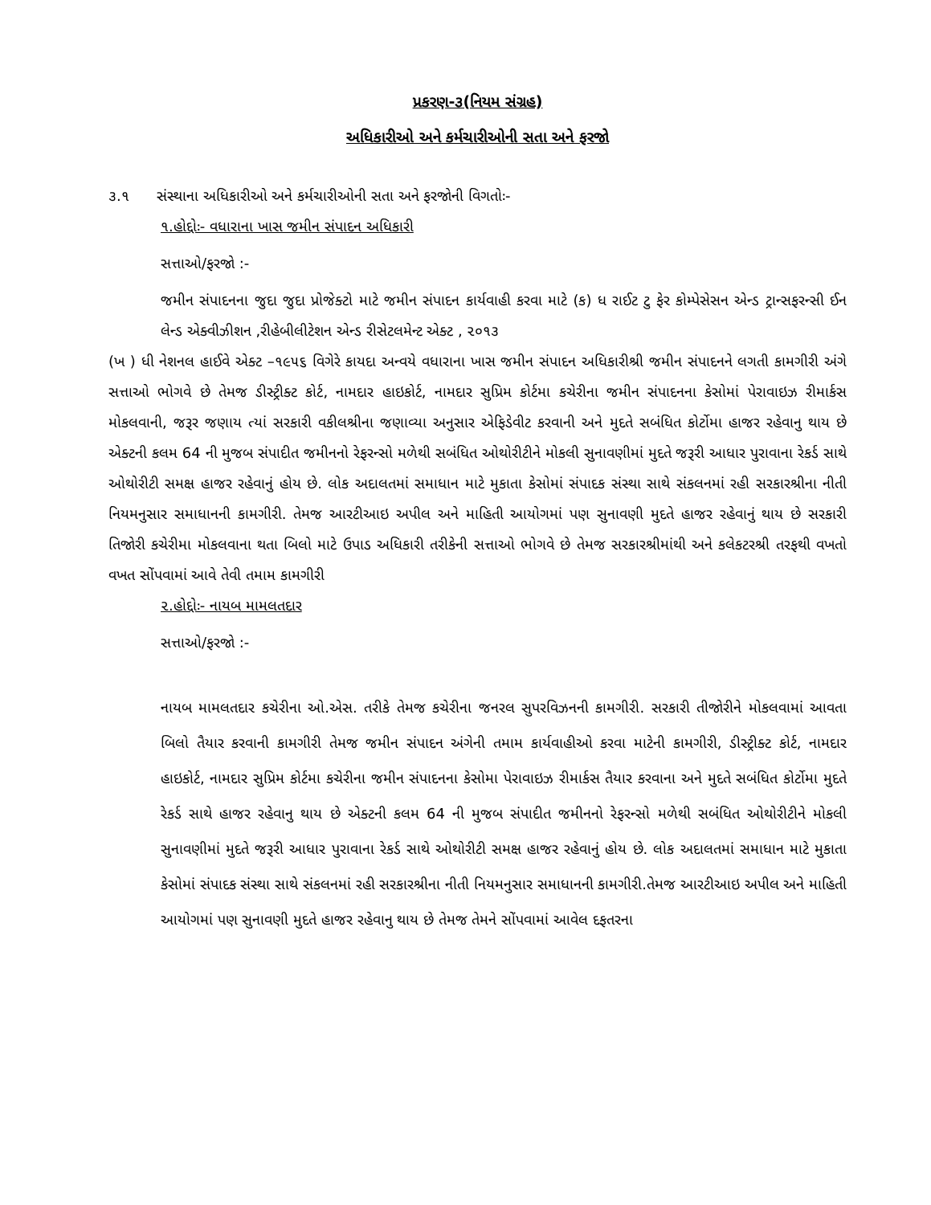પ્રકરણ-૩(નિયમ સંગ્રહ)
અધિકારીઓ અને કર્મચારીઓની સતા અને ફરજો
૩.૧ સંસ્થાના અધિકારીઓ અને કર્મચારીઓની સતા અને ફરજોની વિગતોઃ-
૧.હોદ્દોઃ- વધારાના ખાસ જમીન સંપાદન અધિકારી
સત્તાઓ/ફરજો :-
જમીન સંપાદનના જુદા જુદા પ્રોજેક્ટો માટે જમીન સંપાદન કાર્યવાહી કરવા માટે (ક) ધ રાઈટ ટુ ફેર કોમ્પેસેસન એન્ડ ટ્રાન્સફરન્સી ઈન લેન્ડ એક્વીઝીશન ,રીહેબીલીટેશન એન્ડ રીસેટલમેન્ટ એક્ટ , ૨૦૧૩
(ખ ) ધી નેશનલ હાઈવે એક્ટ –૧૯૫૬ વિગેરે કાયદા અન્વયે વધારાના ખાસ જમીન સંપાદન અધિકારીશ્રી જમીન સંપાદનને લગતી કામગીરી અંગે સત્તાઓ ભોગવે છે તેમજ ડીસ્ટ્રીક્ટ કોર્ટ, નામદાર હાઇકોર્ટ, નામદાર સુપ્રિમ કોર્ટમા કચેરીના જમીન સંપાદનના કેસોમાં પેરાવાઇઝ રીમાર્કસ મોકલવાની, જરૂર જણાય ત્યાં સરકારી વકીલશ્રીના જણાવ્યા અનુસાર એફિડેવીટ કરવાની અને મુદતે સબંધિત કોર્ટોમા હાજર રહેવાનુ થાય છે એક્ટની કલમ 64 ની મુજબ સંપાદીત જમીનનો રેફરન્સો મળેથી સબંધિત ઓથોરીટીને મોકલી સુનાવણીમાં મુદતે જરૂરી આધાર પુરાવાના રેકર્ડ સાથે ઓથોરીટી સમક્ષ હાજર રહેવાનું હોય છે. લોક અદાલતમાં સમાધાન માટે મુકાતા કેસોમાં સંપાદક સંસ્થા સાથે સંકલનમાં રહી સરકારશ્રીના નીતી નિયમનુસાર સમાધાનની કામગીરી. તેમજ આરટીઆઇ અપીલ અને માહિતી આયોગમાં પણ સુનાવણી મુદતે હાજર રહેવાનું થાય છે સરકારી તિજોરી કચેરીમા મોકલવાના થતા બિલો માટે ઉપાડ અધિકારી તરીકેની સત્તાઓ ભોગવે છે તેમજ સરકારશ્રીમાંથી અને કલેકટરશ્રી તરફથી વખતો વખત સોંપવામાં આવે તેવી તમામ કામગીરી
૨.હોદ્દોઃ- નાયબ મામલતદાર
સત્તાઓ/ફરજો :-
નાયબ મામલતદાર કચેરીના ઓ.એસ. તરીકે તેમજ કચેરીના જનરલ સુપરવિઝનની કામગીરી. સરકારી તીજોરીને મોકલવામાં આવતા બિલો તૈયાર કરવાની કામગીરી તેમજ જમીન સંપાદન અંગેની તમામ કાર્યવાહીઓ કરવા માટેની કામગીરી, ડીસ્ટ્રીક્ટ કોર્ટ, નામદાર હાઇકોર્ટ, નામદાર સુપ્રિમ કોર્ટમા કચેરીના જમીન સંપાદનના કેસોમા પેરાવાઇઝ રીમાર્કસ તૈયાર કરવાના અને મુદતે સબંધિત કોર્ટોમા મુદતે રેકર્ડ સાથે હાજર રહેવાનુ થાય છે એક્ટની કલમ 64 ની મુજબ સંપાદીત જમીનનો રેફરન્સો મળેથી સબંધિત ઓથોરીટીને મોકલી સુનાવણીમાં મુદતે જરૂરી આધાર પુરાવાના રેકર્ડ સાથે ઓથોરીટી સમક્ષ હાજર રહેવાનું હોય છે. લોક અદાલતમાં સમાધાન માટે મુકાતા કેસોમાં સંપાદક સંસ્થા સાથે સંકલનમાં રહી સરકારશ્રીના નીતી નિયમનુસાર સમાધાનની કામગીરી.તેમજ આરટીઆઇ અપીલ અને માહિતી આયોગમાં પણ સુનાવણી મુદતે હાજર રહેવાનુ થાય છે તેમજ તેમને સોંપવામાં આવેલ દફતરના